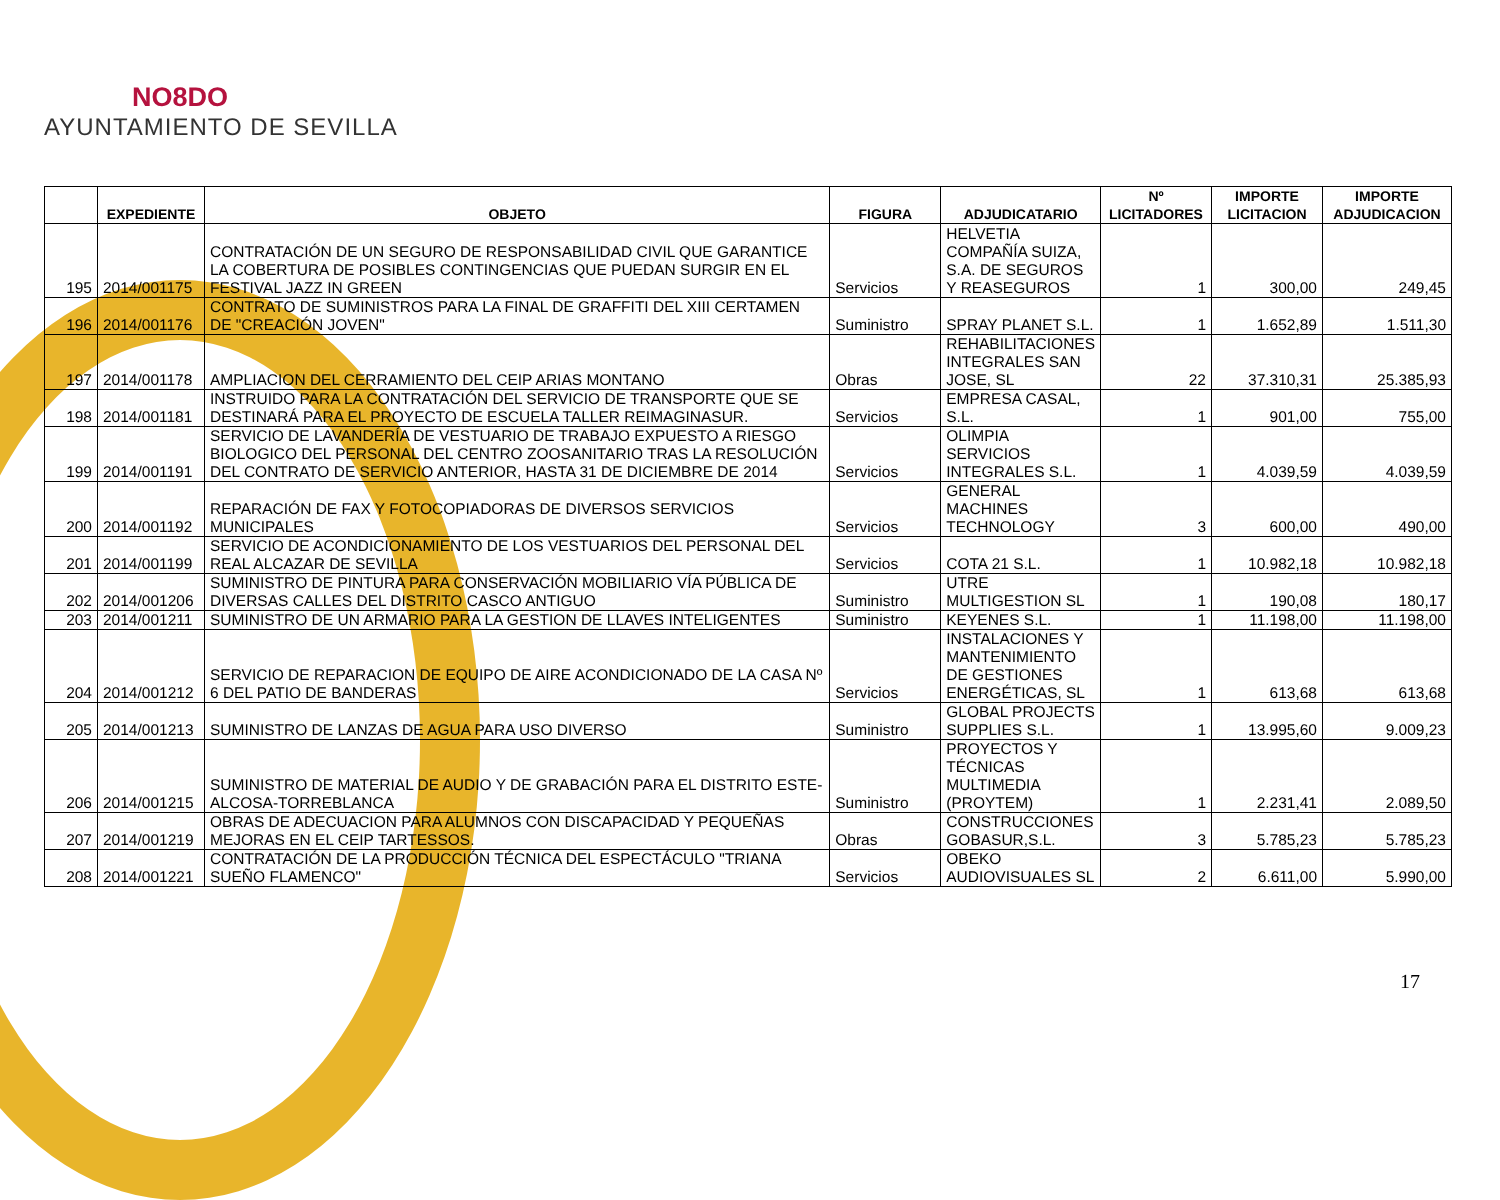NO8DO
AYUNTAMIENTO DE SEVILLA
| | EXPEDIENTE | OBJETO | FIGURA | ADJUDICATARIO | Nº LICITADORES | IMPORTE LICITACION | IMPORTE ADJUDICACION |
| --- | --- | --- | --- | --- | --- | --- | --- |
| 195 | 2014/001175 | CONTRATACIÓN DE UN SEGURO DE RESPONSABILIDAD CIVIL QUE GARANTICE LA COBERTURA DE POSIBLES CONTINGENCIAS QUE PUEDAN SURGIR EN EL FESTIVAL JAZZ IN GREEN | Servicios | HELVETIA COMPAÑÍA SUIZA, S.A. DE SEGUROS Y REASEGUROS | 1 | 300,00 | 249,45 |
| 196 | 2014/001176 | CONTRATO DE SUMINISTROS PARA LA FINAL DE GRAFFITI DEL XIII CERTAMEN DE "CREACIÓN JOVEN" | Suministro | SPRAY PLANET S.L. | 1 | 1.652,89 | 1.511,30 |
| 197 | 2014/001178 | AMPLIACION DEL CERRAMIENTO DEL CEIP ARIAS MONTANO | Obras | REHABILITACIONES INTEGRALES SAN JOSE, SL | 22 | 37.310,31 | 25.385,93 |
| 198 | 2014/001181 | INSTRUIDO PARA LA CONTRATACIÓN DEL SERVICIO DE TRANSPORTE QUE SE DESTINARÁ PARA EL PROYECTO DE ESCUELA TALLER REIMAGINASUR. | Servicios | EMPRESA CASAL, S.L. | 1 | 901,00 | 755,00 |
| 199 | 2014/001191 | SERVICIO DE LAVANDERÍA DE VESTUARIO DE TRABAJO EXPUESTO A RIESGO BIOLOGICO DEL PERSONAL DEL CENTRO ZOOSANITARIO TRAS LA RESOLUCIÓN DEL CONTRATO DE SERVICIO ANTERIOR, HASTA 31 DE DICIEMBRE DE 2014 | Servicios | OLIMPIA SERVICIOS INTEGRALES S.L. | 1 | 4.039,59 | 4.039,59 |
| 200 | 2014/001192 | REPARACIÓN DE FAX Y FOTOCOPIADORAS DE DIVERSOS SERVICIOS MUNICIPALES | Servicios | GENERAL MACHINES TECHNOLOGY | 3 | 600,00 | 490,00 |
| 201 | 2014/001199 | SERVICIO DE ACONDICIONAMIENTO DE LOS VESTUARIOS DEL PERSONAL DEL REAL ALCAZAR DE SEVILLA | Servicios | COTA 21 S.L. | 1 | 10.982,18 | 10.982,18 |
| 202 | 2014/001206 | SUMINISTRO DE PINTURA PARA CONSERVACIÓN MOBILIARIO VÍA PÚBLICA DE DIVERSAS CALLES DEL DISTRITO CASCO ANTIGUO | Suministro | UTRE MULTIGESTION SL | 1 | 190,08 | 180,17 |
| 203 | 2014/001211 | SUMINISTRO DE UN ARMARIO PARA LA GESTION DE LLAVES INTELIGENTES | Suministro | KEYENES S.L. | 1 | 11.198,00 | 11.198,00 |
| 204 | 2014/001212 | SERVICIO DE REPARACION DE EQUIPO DE AIRE ACONDICIONADO DE LA CASA Nº 6 DEL PATIO DE BANDERAS | Servicios | INSTALACIONES Y MANTENIMIENTO DE GESTIONES ENERGÉTICAS, SL | 1 | 613,68 | 613,68 |
| 205 | 2014/001213 | SUMINISTRO DE LANZAS DE AGUA PARA USO DIVERSO | Suministro | GLOBAL PROJECTS SUPPLIES S.L. | 1 | 13.995,60 | 9.009,23 |
| 206 | 2014/001215 | SUMINISTRO DE MATERIAL DE AUDIO Y DE GRABACIÓN PARA EL DISTRITO ESTE-ALCOSA-TORREBLANCA | Suministro | PROYECTOS Y TÉCNICAS MULTIMEDIA (PROYTEM) | 1 | 2.231,41 | 2.089,50 |
| 207 | 2014/001219 | OBRAS DE ADECUACION PARA ALUMNOS CON DISCAPACIDAD Y PEQUEÑAS MEJORAS EN EL CEIP TARTESSOS. | Obras | CONSTRUCCIONES GOBASUR,S.L. | 3 | 5.785,23 | 5.785,23 |
| 208 | 2014/001221 | CONTRATACIÓN DE LA PRODUCCIÓN TÉCNICA DEL ESPECTÁCULO "TRIANA SUEÑO FLAMENCO" | Servicios | OBEKO AUDIOVISUALES SL | 2 | 6.611,00 | 5.990,00 |
17